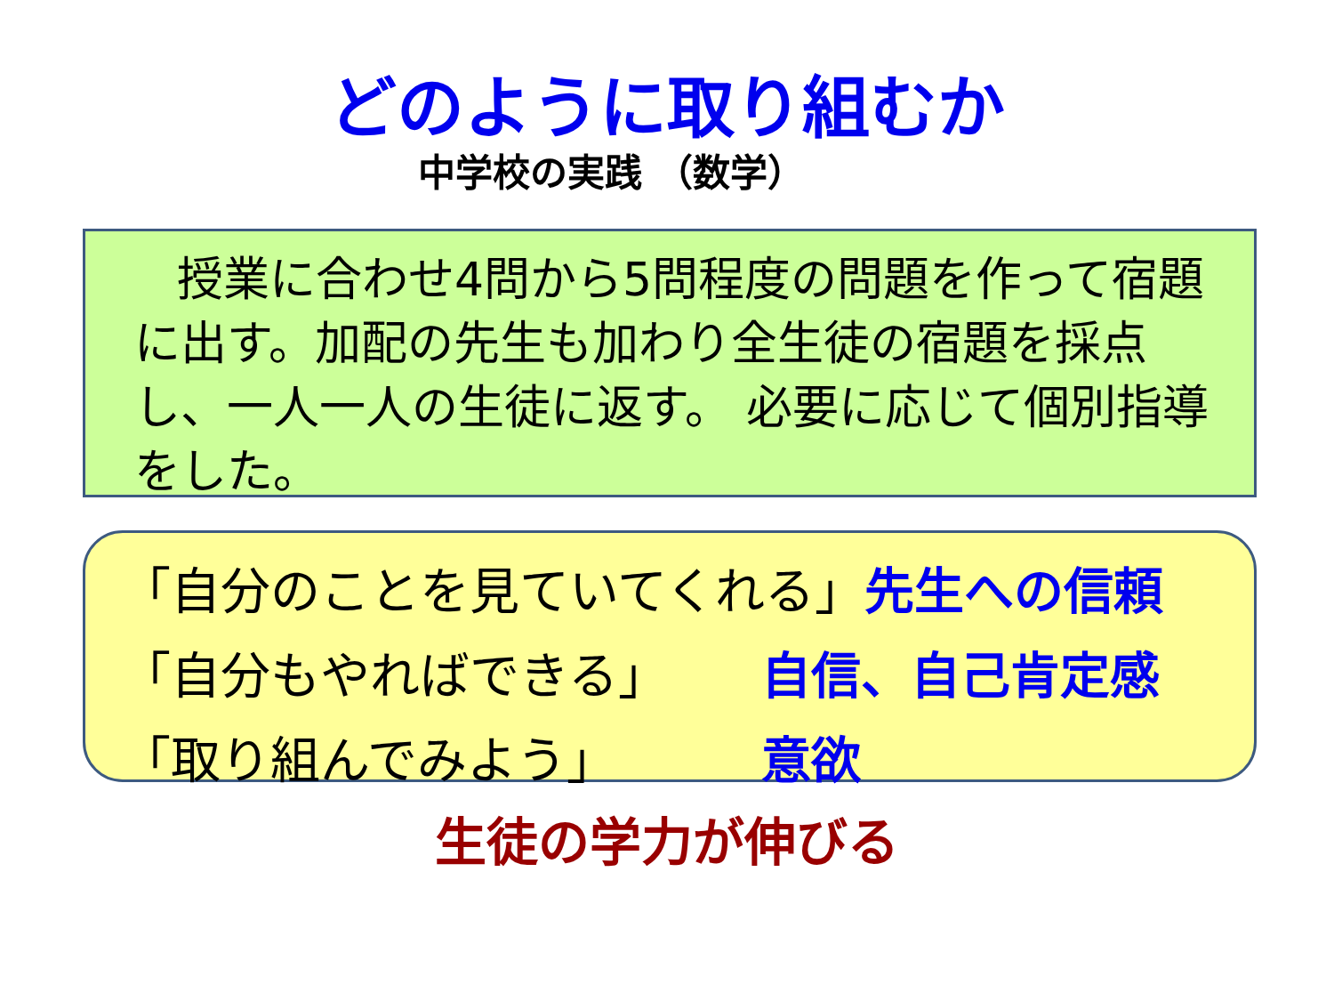どのように取り組むか
中学校の実践 （数学）
授業に合わせ4問から5問程度の問題を作って宿題に出す。加配の先生も加わり全生徒の宿題を採点し、一人一人の生徒に返す。 必要に応じて個別指導をした。
「自分のことを見ていてくれる」 先生への信頼
「自分もやればできる」 自信、自己肯定感
「取り組んでみよう」 意欲
生徒の学力が伸びる